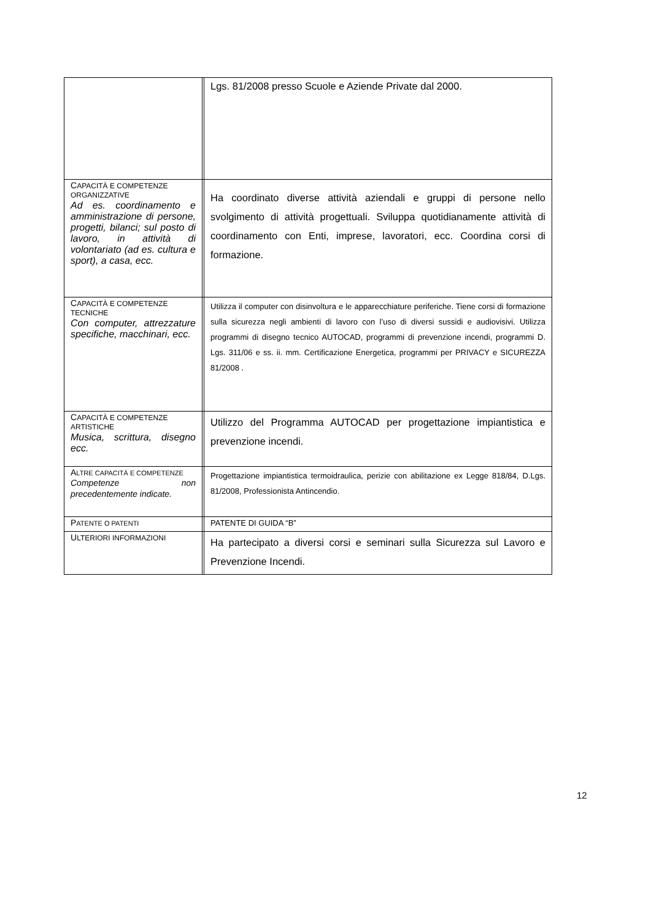| | | Lgs. 81/2008 presso Scuole e Aziende Private dal 2000. |
| C APACITÀ E COMPETENZE ORGANIZZATIVE Ad es. coordinamento e amministrazione di persone, progetti, bilanci; sul posto di lavoro, in attività di volontariato (ad es. cultura e sport), a casa, ecc. | | Ha coordinato diverse attività aziendali e gruppi di persone nello svolgimento di attività progettuali. Sviluppa quotidianamente attività di coordinamento con Enti, imprese, lavoratori, ecc. Coordina corsi di formazione. |
| C APACITÀ E COMPETENZE TECNICHE Con computer, attrezzature specifiche, macchinari, ecc. | | Utilizza il computer con disinvoltura e le apparecchiature periferiche. Tiene corsi di formazione sulla sicurezza negli ambienti di lavoro con l’uso di diversi sussidi e audiovisivi. Utilizza programmi di disegno tecnico AUTOCAD, programmi di prevenzione incendi, programmi D. Lgs. 311/06 e ss. ii. mm. Certificazione Energetica, programmi per PRIVACY e SICUREZZA 81/2008 . |
| C APACITÀ E COMPETENZE ARTISTICHE Musica, scrittura, disegno ecc. | | Utilizzo del Programma AUTOCAD per progettazione impiantistica e prevenzione incendi. |
| A LTRE CAPACITÀ E COMPETENZE Competenze non precedentemente indicate. | | Progettazione impiantistica termoidraulica, perizie con abilitazione ex Legge 818/84, D.Lgs. 81/2008, Professionista Antincendio. |
| P ATENTE O PATENTI | | PATENTE DI GUIDA “B” |
| U LTERIORI INFORMAZIONI | | Ha partecipato a diversi corsi e seminari sulla Sicurezza sul Lavoro e Prevenzione Incendi. |
12